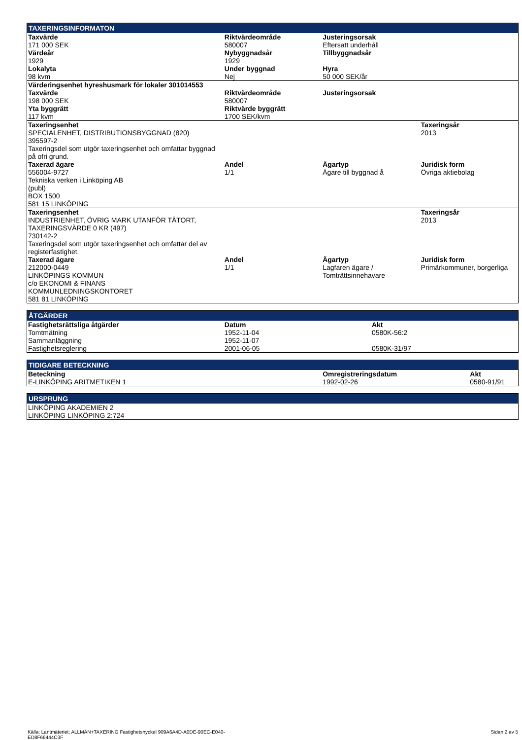TAXERINGSINFORMATON
| Taxvärde 171 000 SEK | Riktvärdeområde 580007 | Justeringsorsak Eftersatt underhåll | |
| Värdeår 1929 | Nybyggnadsår 1929 | Tillbyggnadsår | |
| Lokalyta 98 kvm | Under byggnad Nej | Hyra 50 000 SEK/år | |
| Värderingsenhet hyreshusmark för lokaler 301014553 | | | |
| Taxvärde 198 000 SEK | Riktvärdeområde 580007 | Justeringsorsak | |
| Yta byggrätt 117 kvm | Riktvärde byggrätt 1700 SEK/kvm | | |
| Taxeringsenhet SPECIALENHET, DISTRIBUTIONSBYGGNAD (820) 395597-2 Taxeringsdel som utgör taxeringsenhet och omfattar byggnad på ofri grund. | | | Taxeringsår 2013 |
| Taxerad ägare 556004-9727 Tekniska verken i Linköping AB (publ) BOX 1500 581 15 LINKÖPING | Andel 1/1 | Ägartyp Ägare till byggnad å | Juridisk form Övriga aktiebolag |
| Taxeringsenhet INDUSTRIENHET, ÖVRIG MARK UTANFÖR TÄTORT, TAXERINGSVÄRDE 0 KR (497) 730142-2 Taxeringsdel som utgör taxeringsenhet och omfattar del av registerfastighet. | | | Taxeringsår 2013 |
| Taxerad ägare 212000-0449 LINKÖPINGS KOMMUN c/o EKONOMI & FINANS KOMMUNLEDNINGSKONTORET 581 81 LINKÖPING | Andel 1/1 | Ägartyp Lagfaren ägare / Tomträttsinnehavare | Juridisk form Primärkommuner, borgerliga |
ÅTGÄRDER
| Fastighetsrättsliga åtgärder | Datum | Akt |
| --- | --- | --- |
| Tomtmätning | 1952-11-04 | 0580K-56:2 |
| Sammanläggning | 1952-11-07 | |
| Fastighetsreglering | 2001-06-05 | 0580K-31/97 |
TIDIGARE BETECKNING
| Beteckning | Omregistreringsdatum | Akt |
| --- | --- | --- |
| E-LINKÖPING ARITMETIKEN 1 | 1992-02-26 | 0580-91/91 |
URSPRUNG
| LINKÖPING AKADEMIEN 2 LINKÖPING LINKÖPING 2:724 |
Källa: Lantmäteriet; ALLMÄN+TAXERING Fastighetsnyckel 909A6A4D-A0DE-90EC-E040-
ED8F66444C3F
Sidan 2 av 5